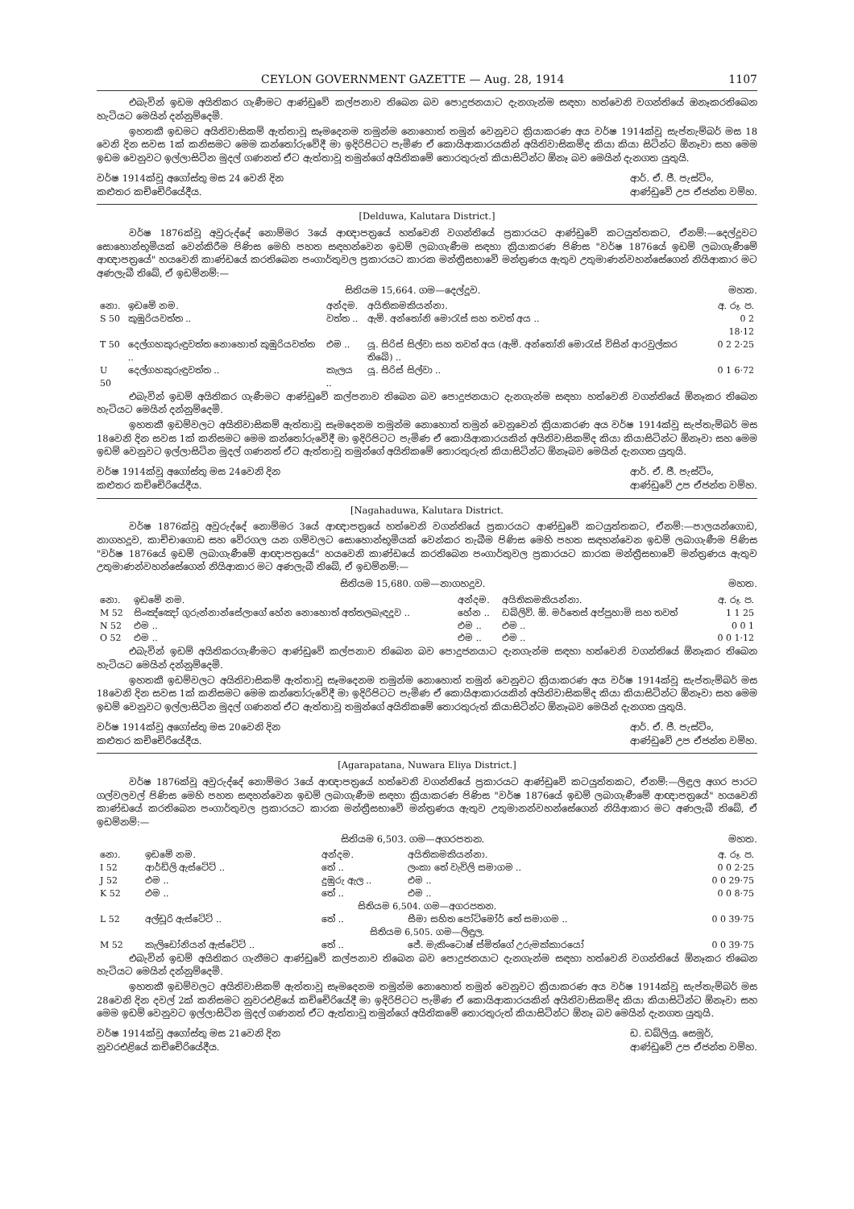CEYLON GOVERNMENT GAZETTE — Aug. 28, 1914 1107
එබැවින් ඉඩම අයිතිකර ගැණීමට ආණ්ඩුවේ කල්පනාව තිබෙන බව පොදුජනයාට දැනගැන්ම සඳහා හත්වෙනි වගන්තියේ ඔනෑකරතිබෙන හැටියට මෙයින් දන්නුම්දෙමි.
ඉහතකී ඉඩමට අයිතිවාසිකම් ඇත්තාවූ සෑමදෙනම තමුන්ම නොහොත් තමුන් වෙනුවට ක්‍රියාකරණ අය වර්ෂ 1914ක්වූ සැප්තැම්බර් මස 18 වෙනි දින සවස 1ක් කනිසමට මෙම කන්තෝරුවේදී මා ඉදිරිපිටට පැමිණ ඒ කොයිආකාරයකින් අයිතිවාසිකම්ද කියා කියා සිටින්ට ඕනෑවා සහ මෙම ඉඩම වෙනුවට ඉල්ලාසිටින මුදල් ගණනත් ඒට ඇත්තාවූ තමුන්ගේ අයිතිකමේ තොරතුරුත් කියාසිටින්ට ඕනෑ බව මෙයින් දැනගත යුතුයි.
වර්ෂ 1914ක්වූ අගෝස්තු මස 24 වෙනි දින
කළුතර කච්චේරියේදීය.
ආර්. ඒ. ජී. පැස්ට්ං,
ආණ්ඩුවේ උප ඒජන්ත වම්හ.
[Delduwa, Kalutara District.]
වර්ෂ 1876ක්වූ අවුරුද්දේ නොම්මර 3යේ ආඥාපත්‍රයේ හත්වෙනි වගන්තියේ ප්‍රකාරයට ආණ්ඩුවේ කටයුත්තකට, ඒනම්:—දෙල්දූවට සොහොන්භූමියක් වෙන්කිරීම පිණිස මෙහි පහත සඳහන්වෙන ඉඩම් ලබාගැණීම සඳහා ක්‍රියාකරණ පිණිස "වර්ෂ 1876යේ ඉඩම් ලබාගැණීමේ ආඥාපත්‍රයේ" හයවෙනි කාණ්ඩයේ කරතිබෙන පංගාර්තුවල ප්‍රකාරයට කාරක මන්ත්‍රීසභාවේ මන්ත්‍රණය ඇතුව උතුමාණන්වහන්සේගෙන් නියිආකාර මට අණලැබී තිබේ, ඒ ඉඩම්නම්:—
සිතියම 15,664. ගම—දෙල්දූව. මහත.
| නො. | ඉඩමේ නම. | අන්දම. | අයිතිකමකියන්නා. | අ. රූ. ප. |
| --- | --- | --- | --- | --- |
| S 50 | කුඹුරියවත්ත .. | වත්ත .. | ඇම්. අන්තෝනි මොරැස් සහ තවත් අය .. | 0 2 18·12 |
| T 50 | දෙල්ගහකුරුඳුවත්ත නොහොත් කුඹුරියවත්ත .. | එම .. | යූ. සිරිස් සිල්වා සහ තවත් අය (ඇම්. අන්තෝනි මොරැස් විසින් ආරවුල්කර තිබේ) .. | 0 2 2·25 |
| U 50 | දෙල්ගහකුරුඳුවත්ත .. | කැලය .. | යූ. සිරිස් සිල්වා .. | 0 1 6·72 |
එබැවින් ඉඩම් අයිතිකර ගැණීමට ආණ්ඩුවේ කල්පනාව තිබෙන බව පොදුජනයාට දැනගැන්ම සඳහා හත්වෙනි වගන්තියේ ඕනෑකර තිබෙන හැටියට මෙයින් දන්නුම්දෙමි.
ඉහතකී ඉඩම්වලට අයිතිවාසිකම් ඇත්තාවූ සෑමදෙනම තමුන්ම නොහොත් තමුන් වෙනුවෙන් ක්‍රියාකරණ අය වර්ෂ 1914ක්වූ සැප්තැම්බර් මස 18වෙනි දින සවස 1ක් කනිසමට මෙම කන්තෝරුවේදී මා ඉදිරිපිටට පැමිණ ඒ කොයිආකාරයකින් අයිතිවාසිකම්ද කියා කියාසිටින්ට ඕනෑවා සහ මෙම ඉඩම් වෙනුවට ඉල්ලාසිටින මුදල් ගණනත් ඒට ඇත්තාවූ තමුන්ගේ අයිතිකමේ තොරතුරුත් කියාසිටින්ට ඕනෑබව මෙයින් දැනගත යුතුයි.
වර්ෂ 1914ක්වූ අගෝස්තු මස 24වෙනි දින
කළුතර කච්චේරියේදීය.
ආර්. ඒ. ජී. පැස්ට්ං,
ආණ්ඩුවේ උප ඒජන්ත වම්හ.
[Nagahaduwa, Kalutara District.
වර්ෂ 1876ක්වූ අවුරුද්දේ නොම්මර 3යේ ආඥාපත්‍රයේ හත්වෙනි වගන්තියේ ප්‍රකාරයට ආණ්ඩුවේ කටයුත්තකට, ඒනම්:—පාලයන්ගොඩ, නාගහදූව, කාච්චාගොඩ සහ වේරගල යන ගම්වලට සොහොන්භූමියක් වෙන්කර තැබීම පිණිස මෙහි පහත සඳහන්වෙන ඉඩම් ලබාගැණීම පිණිස "වර්ෂ 1876යේ ඉඩම් ලබාගැණීමේ ආඥාපත්‍රයේ" හයවෙනි කාණ්ඩයේ කරතිබෙන පංගාර්තුවල ප්‍රකාරයට කාරක මන්ත්‍රීසභාවේ මන්ත්‍රණය ඇතුව උතුමාණන්වහන්සේගෙන් නියිආකාර මට අණලැබී තිබේ, ඒ ඉඩම්නම්:—
සිතියම 15,680. ගම—නාගහදූව. මහත.
| නො. | ඉඩමේ නම. | අන්දම. | අයිතිකමකියන්නා. | අ. රූ. ප. |
| --- | --- | --- | --- | --- |
| M 52 | සිංඤ්ඤෝ ගුරුන්නාන්සේලාගේ හේන නොහොත් අත්තලබැඳදූව .. | හේන .. | ඩබ්ලිව්. ඕ. මර්තෙස් අප්පුහාමි සහ තවත් | 1 1 25 |
| N 52 | එම .. | එම .. | එම .. | 0 0 1 |
| O 52 | එම .. | එම .. | එම .. | 0 0 1·12 |
එබැවින් ඉඩම් අයිතිකරගැණීමට ආණ්ඩුවේ කල්පනාව තිබෙන බව පොදුජනයාට දැනගැන්ම සඳහා හත්වෙනි වගන්තියේ ඕනෑකර තිබෙන හැටියට මෙයින් දන්නුම්දෙමි.
ඉහතකී ඉඩම්වලට අයිතිවාසිකම් ඇත්තාවූ සෑමදෙනම තමුන්ම නොහොත් තමුන් වෙනුවට ක්‍රියාකරණ අය වර්ෂ 1914ක්වූ සැප්තැම්බර් මස 18වෙනි දින සවස 1ක් කනිසමට මෙම කන්තෝරුවේදී මා ඉදිරිපිටට පැමිණ ඒ කොයිආකාරයකින් අයිතිවාසිකම්ද කියා කියාසිටින්ට ඕනෑවා සහ මෙම ඉඩම් වෙනුවට ඉල්ලාසිටින මුදල් ගණනත් ඒට ඇත්තාවූ තමුන්ගේ අයිතිකමේ තොරතුරුත් කියාසිටින්ට ඕනෑබව මෙයින් දැනගත යුතුයි.
වර්ෂ 1914ක්වූ අගෝස්තු මස 20වෙනි දින
කළුතර කච්චේරියේදීය.
ආර්. ඒ. ජී. පැස්ට්ං,
ආණ්ඩුවේ උප ඒජන්ත වම්හ.
[Agarapatana, Nuwara Eliya District.]
වර්ෂ 1876ක්වූ අවුරුද්දේ නොම්මර 3යේ ආඥාපත්‍රයේ හත්වෙනි වගන්තියේ ප්‍රකාරයට ආණ්ඩුවේ කටයුත්තකට, ඒනම්:—ලිඳුල අගර පාරට ගල්වලවල් පිණිස මෙහි පහත සඳහන්වෙන ඉඩම් ලබාගැණීම සඳහා ක්‍රියාකරණ පිණිස "වර්ෂ 1876යේ ඉඩම් ලබාගැණීමේ ආඥාපත්‍රයේ" හයවෙනි කාණ්ඩයේ කරතිබෙන පංගාර්තුවල ප්‍රකාරයට කාරක මන්ත්‍රීසභාවේ මන්ත්‍රණය ඇතුව උතුමානන්වහන්සේගෙන් නියිආකාර මට අණලැබී තිබේ, ඒ ඉඩම්නම්:—
සිතියම 6,503. ගම—අගරපතන. මහත.
| නො. | ඉඩමේ නම. | අන්දම. | අයිතිකමකියන්නා. | අ. රූ. ප. |
| --- | --- | --- | --- | --- |
| I 52 | ආර්ඩ්ලි ඇස්ටේට් .. | තේ .. | ලංකා තේ වැවිලි සමාගම .. | 0 0 2·25 |
| J 52 | එම .. | දුඹුරු ඇල .. | එම .. | 0 0 29·75 |
| K 52 | එම .. | තේ .. | එම .. | 0 0 8·75 |
| සිතියම 6,504. ගම—අගරපතන. | | | | |
| L 52 | අල්ඩූරි ඇස්ටේට් .. | තේ .. | සීමා සහිත පෝට්මෝර් තේ සමාගම .. | 0 0 39·75 |
| සිතියම 6,505. ගම—ලිඳුල. | | | | |
| M 52 | කැලිඩෝනියන් ඇස්ටේට් .. | තේ .. | ජේ. මැකිංටොෂ් ස්මිත්ගේ උරුමක්කාරයෝ | 0 0 39·75 |
එබැවින් ඉඩම් අයිතිකර ගැනීමට ආණ්ඩුවේ කල්පනාව තිබෙන බව පොදුජනයාට දැනගැන්ම සඳහා හත්වෙනි වගන්තියේ ඕනෑකර තිබෙන හැටියට මෙයින් දන්නුම්දෙමි.
ඉහතකී ඉඩම්වලට අයිතිවාසිකම් ඇත්තාවූ සෑමදෙනම තමුන්ම නොහොත් තමුන් වෙනුවට ක්‍රියාකරණ අය වර්ෂ 1914ක්වූ සැප්තැම්බර් මස 28වෙනි දින දවල් 2ක් කනිසමට නුවරඑළියේ කච්චේරියේදී මා ඉදිරිපිටට පැමිණ ඒ කොයිආකාරයකින් අයිතිවාසිකම්ද කියා කියාසිටින්ට ඕනෑවා සහ මෙම ඉඩම් වෙනුවට ඉල්ලාසිටින මුදල් ගණනත් ඒට ඇත්තාවූ තමුන්ගේ අයිතිකමේ තොරතුරුත් කියාසිටින්ට ඕනෑ බව මෙයින් දැනගත යුතුයි.
වර්ෂ 1914ක්වූ අගෝස්තු මස 21වෙනි දින
නුවරඑළියේ කච්චේරියේදීය.
ඩ. ඩබ්ලියු. සෙමූර්,
ආණ්ඩුවේ උප ඒජන්ත වම්හ.